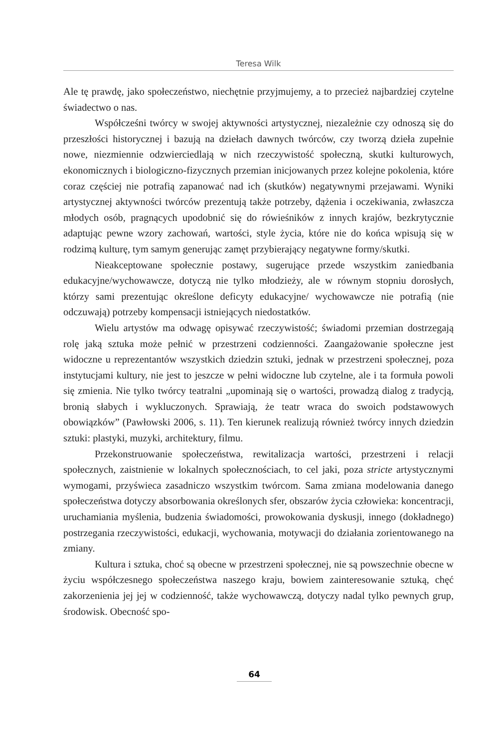Teresa Wilk
Ale tę prawdę, jako społeczeństwo, niechętnie przyjmujemy, a to przecież najbardziej czytelne świadectwo o nas.
Współcześni twórcy w swojej aktywności artystycznej, niezależnie czy odnoszą się do przeszłości historycznej i bazują na dziełach dawnych twórców, czy tworzą dzieła zupełnie nowe, niezmiennie odzwierciedlają w nich rzeczywistość społeczną, skutki kulturowych, ekonomicznych i biologiczno-fizycznych przemian inicjowanych przez kolejne pokolenia, które coraz częściej nie potrafią zapanować nad ich (skutków) negatywnymi przejawami. Wyniki artystycznej aktywności twórców prezentują także potrzeby, dążenia i oczekiwania, zwłaszcza młodych osób, pragnących upodobnić się do rówieśników z innych krajów, bezkrytycznie adaptując pewne wzory zachowań, wartości, style życia, które nie do końca wpisują się w rodzimą kulturę, tym samym generując zamęt przybierający negatywne formy/skutki.
Nieakceptowane społecznie postawy, sugerujące przede wszystkim zaniedbania edukacyjne/wychowawcze, dotyczą nie tylko młodzieży, ale w równym stopniu dorosłych, którzy sami prezentując określone deficyty edukacyjne/ wychowawcze nie potrafią (nie odczuwają) potrzeby kompensacji istniejących niedostatków.
Wielu artystów ma odwagę opisywać rzeczywistość; świadomi przemian dostrzegają rolę jaką sztuka może pełnić w przestrzeni codzienności. Zaangażowanie społeczne jest widoczne u reprezentantów wszystkich dziedzin sztuki, jednak w przestrzeni społecznej, poza instytucjami kultury, nie jest to jeszcze w pełni widoczne lub czytelne, ale i ta formuła powoli się zmienia. Nie tylko twórcy teatralni „upominają się o wartości, prowadzą dialog z tradycją, bronią słabych i wykluczonych. Sprawiają, że teatr wraca do swoich podstawowych obowiązków” (Pawłowski 2006, s. 11). Ten kierunek realizują również twórcy innych dziedzin sztuki: plastyki, muzyki, architektury, filmu.
Przekonstruowanie społeczeństwa, rewitalizacja wartości, przestrzeni i relacji społecznych, zaistnienie w lokalnych społecznościach, to cel jaki, poza stricte artystycznymi wymogami, przyświeca zasadniczo wszystkim twórcom. Sama zmiana modelowania danego społeczeństwa dotyczy absorbowania określonych sfer, obszarów życia człowieka: koncentracji, uruchamiania myślenia, budzenia świadomości, prowokowania dyskusji, innego (dokładnego) postrzegania rzeczywistości, edukacji, wychowania, motywacji do działania zorientowanego na zmiany.
Kultura i sztuka, choć są obecne w przestrzeni społecznej, nie są powszechnie obecne w życiu współczesnego społeczeństwa naszego kraju, bowiem zainteresowanie sztuką, chęć zakorzenienia jej jej w codzienność, także wychowawczą, dotyczy nadal tylko pewnych grup, środowisk. Obecność spo-
64